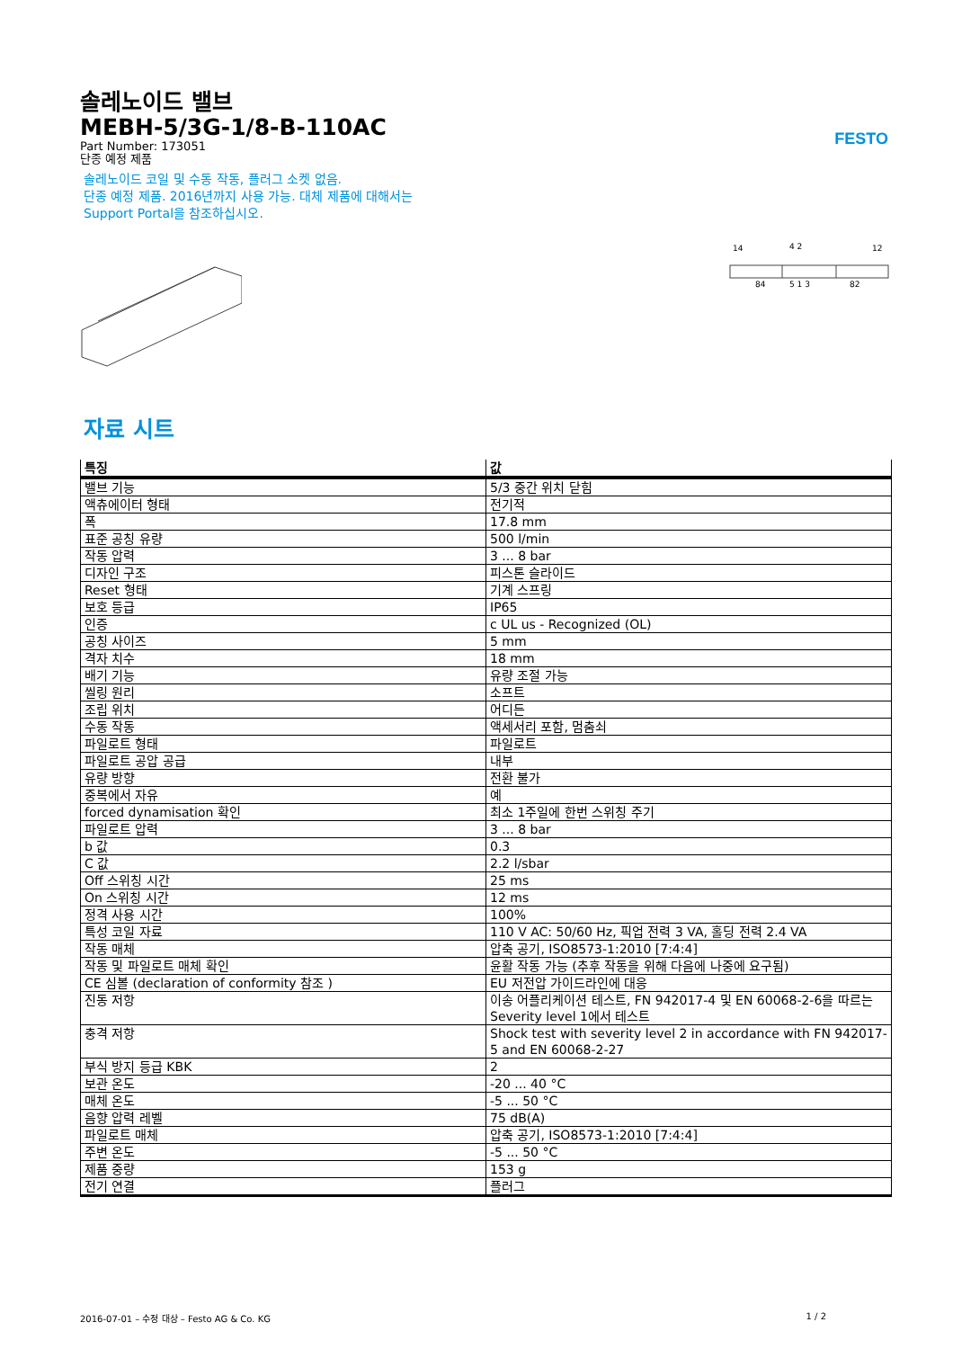FESTO
솔레노이드 밸브
MEBH-5/3G-1/8-B-110AC
Part Number: 173051
단종 예정 제품
솔레노이드 코일 및 수동 작동, 플러그 소켓 없음.
단종 예정 제품. 2016년까지 사용 가능. 대체 제품에 대해서는
Support Portal을 참조하십시오.
14
4 2
12
84
5 1 3
82
자료 시트
| 특징 | 값 |
| --- | --- |
| 밸브 기능 | 5/3 중간 위치 닫힘 |
| 액츄에이터 형태 | 전기적 |
| 폭 | 17.8 mm |
| 표준 공칭 유량 | 500 l/min |
| 작동 압력 | 3 ... 8 bar |
| 디자인 구조 | 피스톤 슬라이드 |
| Reset 형태 | 기계 스프링 |
| 보호 등급 | IP65 |
| 인증 | c UL us - Recognized (OL) |
| 공칭 사이즈 | 5 mm |
| 격자 치수 | 18 mm |
| 배기 기능 | 유량 조절 가능 |
| 씰링 원리 | 소프트 |
| 조립 위치 | 어디든 |
| 수동 작동 | 액세서리 포함, 멈춤쇠 |
| 파일로트 형태 | 파일로트 |
| 파일로트 공압 공급 | 내부 |
| 유량 방향 | 전환 불가 |
| 중복에서 자유 | 예 |
| forced dynamisation 확인 | 최소 1주일에 한번 스위칭 주기 |
| 파일로트 압력 | 3 ... 8 bar |
| b 값 | 0.3 |
| C 값 | 2.2 l/sbar |
| Off 스위칭 시간 | 25 ms |
| On 스위칭 시간 | 12 ms |
| 정격 사용 시간 | 100% |
| 특성 코일 자료 | 110 V AC: 50/60 Hz, 픽업 전력 3 VA, 홀딩 전력 2.4 VA |
| 작동 매체 | 압축 공기, ISO8573-1:2010 [7:4:4] |
| 작동 및 파일로트 매체 확인 | 윤활 작동 가능 (추후 작동을 위해 다음에 나중에 요구됨) |
| CE 심볼 (declaration of conformity 참조 ) | EU 저전압 가이드라인에 대응 |
| 진동 저항 | 이송 어플리케이션 테스트, FN 942017-4 및 EN 60068-2-6을 따르는 Severity level 1에서 테스트 |
| 충격 저항 | Shock test with severity level 2 in accordance with FN 942017-5 and EN 60068-2-27 |
| 부식 방지 등급 KBK | 2 |
| 보관 온도 | -20 ... 40 °C |
| 매체 온도 | -5 ... 50 °C |
| 음향 압력 레벨 | 75 dB(A) |
| 파일로트 매체 | 압축 공기, ISO8573-1:2010 [7:4:4] |
| 주변 온도 | -5 ... 50 °C |
| 제품 중량 | 153 g |
| 전기 연결 | 플러그 |
2016-07-01 – 수정 대상 – Festo AG & Co. KG 1 / 2